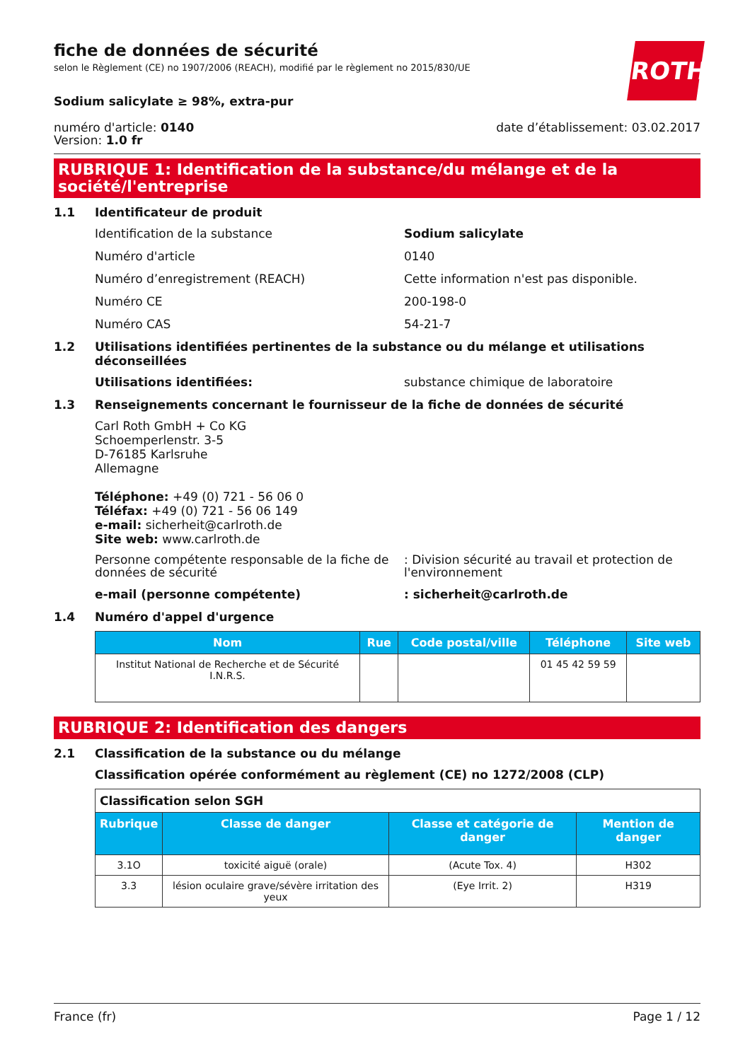ROTH
fiche de données de sécurité
selon le Règlement (CE) no 1907/2006 (REACH), modifié par le règlement no 2015/830/UE
Sodium salicylate ≥ 98%, extra-pur
numéro d'article: 0140
Version: 1.0 fr
date d’établissement: 03.02.2017
RUBRIQUE 1: Identification de la substance/du mélange et de la société/l'entreprise
1.1 Identificateur de produit
Identification de la substance Sodium salicylate
Numéro d'article 0140
Numéro d’enregistrement (REACH) Cette information n'est pas disponible.
Numéro CE 200-198-0
Numéro CAS 54-21-7
1.2 Utilisations identifiées pertinentes de la substance ou du mélange et utilisations déconseillées
Utilisations identifiées: substance chimique de laboratoire
1.3 Renseignements concernant le fournisseur de la fiche de données de sécurité
Carl Roth GmbH + Co KG
Schoemperlenstr. 3-5
D-76185 Karlsruhe
Allemagne
Téléphone: +49 (0) 721 - 56 06 0
Téléfax: +49 (0) 721 - 56 06 149
e-mail: sicherheit@carlroth.de
Site web: www.carlroth.de
Personne compétente responsable de la fiche de données de sécurité
: Division sécurité au travail et protection de l'environnement
e-mail (personne compétente) : sicherheit@carlroth.de
1.4 Numéro d'appel d'urgence
| Nom | Rue | Code postal/ville | Téléphone | Site web |
| --- | --- | --- | --- | --- |
| Institut National de Recherche et de Sécurité I.N.R.S. | | | 01 45 42 59 59 | |
RUBRIQUE 2: Identification des dangers
2.1 Classification de la substance ou du mélange
Classification opérée conformément au règlement (CE) no 1272/2008 (CLP)
| Classification selon SGH | | | |
| Rubrique | Classe de danger | Classe et catégorie de danger | Mention de danger |
| 3.1O | toxicité aiguë (orale) | (Acute Tox. 4) | H302 |
| 3.3 | lésion oculaire grave/sévère irritation des yeux | (Eye Irrit. 2) | H319 |
France (fr) Page 1 / 12